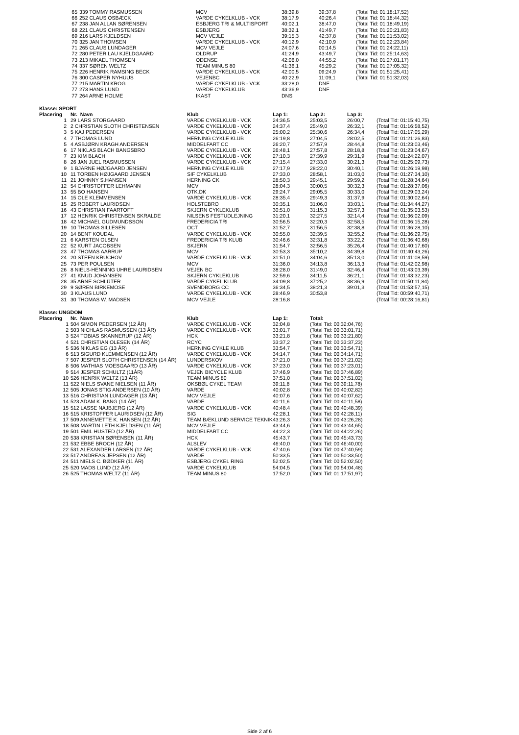| 65 | 339 TOMMY RASMUSSEN | MCV | 38:39,8 | 39:37,8 | (Total Tid: 01:18:17,52) |
| 66 | 252 CLAUS OSBÆCK | VARDE CYKELKLUB - VCK | 38:17,9 | 40:26,4 | (Total Tid: 01:18:44,32) |
| 67 | 238 JAN ALLAN SØRENSEN | ESBJERG TRI & MULTISPORT | 40:02,1 | 38:47,0 | (Total Tid: 01:18:49,19) |
| 68 | 221 CLAUS CHRISTENSEN | ESBJERG | 38:32,1 | 41:49,7 | (Total Tid: 01:20:21,83) |
| 69 | 216 LARS KJELDSEN | MCV VEJLE | 39:15,3 | 42:37,8 | (Total Tid: 01:21:53,02) |
| 70 | 325 JAN THOMSEN | VARDE CYKELKLUB - VCK | 40:12,9 | 42:10,9 | (Total Tid: 01:22:23,84) |
| 71 | 265 CLAUS LUNDAGER | MCV VEJLE | 24:07,6 | 00:14,5 | (Total Tid: 01:24:22,11) |
| 72 | 280 PETER LAU KJELDGAARD | OLDRUP | 41:24,9 | 43:49,7 | (Total Tid: 01:25:14,63) |
| 73 | 213 MIKAEL THOMSEN | ODENSE | 42:06,0 | 44:55,2 | (Total Tid: 01:27:01,17) |
| 74 | 337 SØREN WELTZ | TEAM MINUS 80 | 41:36,1 | 45:29,2 | (Total Tid: 01:27:05,32) |
| 75 | 226 HENRIK RAMSING BECK | VARDE CYKELKLUB - VCK | 42:00,5 | 09:24,9 | (Total Tid: 01:51:25,41) |
| 76 | 300 CASPER NYHUUS | VEJENBC | 40:22,9 | 11:09,1 | (Total Tid: 01:51:32,03) |
| 77 | 215 MARTIN KROG | VARDE CYKELKLUB - VCK | 33:28,0 | DNF | |
| 77 | 273 HANS LUND | VARDE CYKELKLUB | 43:36,9 | DNF | |
| 77 | 264 ARNE HOLME | IKAST | DNS | | |
Klasse: SPORT
| Placering | Nr. Navn | Klub | Lap 1: | Lap 2: | Lap 3: | |
| --- | --- | --- | --- | --- | --- | --- |
| 1 | 29 LARS STORGAARD | VARDE CYKELKLUB - VCK | 24:36,5 | 25:03,5 | 26:00,7 | (Total Tid: 01:15:40,75) |
| 2 | 2 CHRISTIAN SLOTH CHRISTENSEN | VARDE CYKELKLUB - VCK | 24:37,4 | 25:49,0 | 26:32,1 | (Total Tid: 01:16:58,52) |
| 3 | 5 KAJ PEDERSEN | VARDE CYKELKLUB - VCK | 25:00,2 | 25:30,6 | 26:34,4 | (Total Tid: 01:17:05,29) |
| 4 | 7 THOMAS LUND | HERNING CYKLE KLUB | 26:19,8 | 27:04,5 | 28:02,5 | (Total Tid: 01:21:26,83) |
| 5 | 4 ASBJØRN KRAGH ANDERSEN | MIDDELFART CC | 26:20,7 | 27:57,9 | 28:44,8 | (Total Tid: 01:23:03,46) |
| 6 | 17 NIKLAS BLACH BANGSBRO | VARDE CYKELKLUB - VCK | 26:48,1 | 27:57,8 | 28:18,8 | (Total Tid: 01:23:04,67) |
| 7 | 23 KIM BLACH | VARDE CYKELKLUB - VCK | 27:10,3 | 27:39,9 | 29:31,9 | (Total Tid: 01:24:22,07) |
| 8 | 26 JAN JUEL RASMUSSEN | VARDE CYKELKLUB - VCK | 27:15,4 | 27:33,0 | 30:21,3 | (Total Tid: 01:25:09,73) |
| 9 | 1 BJARNE HØJGAARD JENSEN | HERNING CYKLE KLUB | 27:17,9 | 28:22,0 | 30:40,1 | (Total Tid: 01:26:19,98) |
| 10 | 11 TORBEN HØJGAARD JENSEN | SIF CYKELKLUB | 27:33,0 | 28:58,1 | 31:03,0 | (Total Tid: 01:27:34,10) |
| 11 | 21 JOHNNY S.HANSEN | HERNING CK | 28:50,3 | 29:45,1 | 29:59,2 | (Total Tid: 01:28:34,64) |
| 12 | 54 CHRISTOFFER LEHMANN | MCV | 28:04,3 | 30:00,5 | 30:32,3 | (Total Tid: 01:28:37,06) |
| 13 | 55 BO HANSEN | OTK.DK | 29:24,7 | 29:05,5 | 30:33,0 | (Total Tid: 01:29:03,24) |
| 14 | 15 OLE KLEMMENSEN | VARDE CYKELKLUB - VCK | 28:35,4 | 29:49,3 | 31:37,9 | (Total Tid: 01:30:02,64) |
| 15 | 25 ROBERT LAURIDSEN | HOLSTEBRO | 30:35,1 | 31:06,0 | 33:03,1 | (Total Tid: 01:34:44,27) |
| 16 | 43 CHRISTIAN FAARTOFT | SKJERN CYKLEKLUB | 30:51,0 | 31:15,3 | 32:57,3 | (Total Tid: 01:35:03,53) |
| 17 | 12 HENRIK CHRISTENSEN SKRALDE | NILSENS FESTUDLEJNING | 31:20,1 | 32:27,5 | 32:14,4 | (Total Tid: 01:36:02,09) |
| 18 | 42 MICHAEL GUDMUNDSSON | FREDERICIA TRI | 30:56,5 | 32:20,3 | 32:58,5 | (Total Tid: 01:36:15,28) |
| 19 | 10 THOMAS SILLESEN | OCT | 31:52,7 | 31:56,5 | 32:38,8 | (Total Tid: 01:36:28,10) |
| 20 | 14 BENT KOUDAL | VARDE CYKELKLUB - VCK | 30:55,0 | 32:39,5 | 32:55,2 | (Total Tid: 01:36:29,75) |
| 21 | 6 KARSTEN OLSEN | FREDERICIA TRI KLUB | 30:46,6 | 32:31,8 | 33:22,2 | (Total Tid: 01:36:40,68) |
| 22 | 52 KURT JACOBSEN | SKJERN | 31:54,7 | 32:56,5 | 35:26,4 | (Total Tid: 01:40:17,60) |
| 23 | 47 THOMAS AARRUP | MCV | 30:53,3 | 35:10,2 | 34:39,8 | (Total Tid: 01:40:43,26) |
| 24 | 20 STEEN KRUCHOV | VARDE CYKELKLUB - VCK | 31:51,0 | 34:04,6 | 35:13,0 | (Total Tid: 01:41:08,59) |
| 25 | 73 PER POULSEN | MCV | 31:36,0 | 34:13,8 | 36:13,3 | (Total Tid: 01:42:02,98) |
| 26 | 8 NIELS-HENNING UHRE LAURIDSEN | VEJEN BC | 38:28,0 | 31:49,0 | 32:46,4 | (Total Tid: 01:43:03,39) |
| 27 | 41 KNUD JOHANSEN | SKJERN CYKLEKLUB | 32:59,6 | 34:11,5 | 36:21,1 | (Total Tid: 01:43:32,23) |
| 28 | 35 ARNE SCHLÜTER | VARDE CYKEL KLUB | 34:09,8 | 37:25,2 | 38:36,9 | (Total Tid: 01:50:11,84) |
| 29 | 9 SØREN BIRKEMOSE | SVENDBORG CC | 36:34,5 | 38:21,3 | 39:01,3 | (Total Tid: 01:53:57,15) |
| 30 | 3 KLAUS LUND | VARDE CYKELKLUB - VCK | 28:46,9 | 30:53,8 | | (Total Tid: 00:59:40,71) |
| 31 | 30 THOMAS W. MADSEN | MCV VEJLE | 28:16,8 | | | (Total Tid: 00:28:16,81) |
Klasse: UNGDOM
| Placering | Nr. Navn | Klub | Lap 1: | Total: |
| --- | --- | --- | --- | --- |
| 1 | 504 SIMON PEDERSEN (12 ÅR) | VARDE CYKELKLUB - VCK | 32:04,8 | (Total Tid: 00:32:04,76) |
| 2 | 503 NICHLAS RASMUSSEN (13 ÅR) | VARDE CYKELKLUB - VCK | 33:01,7 | (Total Tid: 00:33:01,71) |
| 3 | 524 TOBIAS SKANNERUP (12 ÅR) | HCK | 33:21,8 | (Total Tid: 00:33:21,80) |
| 4 | 521 CHRISTIAN OLESEN (14 ÅR) | RCYC | 33:37,2 | (Total Tid: 00:33:37,23) |
| 5 | 536 NIKLAS EG (13 ÅR) | HERNING CYKLE KLUB | 33:54,7 | (Total Tid: 00:33:54,71) |
| 6 | 513 SIGURD KLEMMENSEN (12 ÅR) | VARDE CYKELKLUB - VCK | 34:14,7 | (Total Tid: 00:34:14,71) |
| 7 | 507 JESPER SLOTH CHRISTENSEN (14 ÅR) | LUNDERSKOV | 37:21,0 | (Total Tid: 00:37:21,02) |
| 8 | 506 MATHIAS MOESGAARD (13 ÅR) | VARDE CYKELKLUB - VCK | 37:23,0 | (Total Tid: 00:37:23,01) |
| 9 | 514 JESPER SCHULTZ (11ÅR) | VEJEN BICYCLE KLUB | 37:46,9 | (Total Tid: 00:37:46,89) |
| 10 | 526 HENRIK WELTZ (13 ÅR) | TEAM MINUS 80 | 37:51,0 | (Total Tid: 00:37:51,02) |
| 11 | 522 NIELS SVANE NIELSEN (11 ÅR) | OKSBØL CYKEL TEAM | 39:11,8 | (Total Tid: 00:39:11,78) |
| 12 | 505 JONAS STIG ANDERSEN (10 ÅR) | VARDE | 40:02,8 | (Total Tid: 00:40:02,82) |
| 13 | 516 CHRISTIAN LUNDAGER (13 ÅR) | MCV VEJLE | 40:07,6 | (Total Tid: 00:40:07,62) |
| 14 | 523 ADAM K. BANG (14 ÅR) | VARDE | 40:11,6 | (Total Tid: 00:40:11,58) |
| 15 | 512 LASSE NAJBJERG (12 ÅR) | VARDE CYKELKLUB - VCK | 40:48,4 | (Total Tid: 00:40:48,39) |
| 16 | 515 KRISTOFFER LAURIDSEN (12 ÅR) | SIG | 42:28,1 | (Total Tid: 00:42:28,11) |
| 17 | 509 ANNEMETTE K. HANSEN (12 ÅR) | TEAM BÆKLUND SERVICE TEKNIK | 43:26,3 | (Total Tid: 00:43:26,28) |
| 18 | 508 MARTIN LETH KJELDSEN (11 ÅR) | MCV VEJLE | 43:44,6 | (Total Tid: 00:43:44,65) |
| 19 | 501 EMIL HUSTED (12 ÅR) | MIDDELFART CC | 44:22,3 | (Total Tid: 00:44:22,26) |
| 20 | 538 KRISTIAN SØRENSEN (11 ÅR) | HCK | 45:43,7 | (Total Tid: 00:45:43,73) |
| 21 | 532 EBBE BROCH (12 ÅR) | ALSLEV | 46:40,0 | (Total Tid: 00:46:40,00) |
| 22 | 531 ALEXANDER LARSEN (12 ÅR) | VARDE CYKELKLUB - VCK | 47:40,6 | (Total Tid: 00:47:40,59) |
| 23 | 517 ANDREAS JEPSEN (12 ÅR) | VARDE | 50:33,5 | (Total Tid: 00:50:33,50) |
| 24 | 511 NIELS C. BØDKER (11 ÅR) | ESBJERG CYKEL RING | 52:02,5 | (Total Tid: 00:52:02,50) |
| 25 | 520 MADS LUND (12 ÅR) | VARDE CYKELKLUB | 54:04,5 | (Total Tid: 00:54:04,48) |
| 26 | 525 THOMAS WELTZ (11 ÅR) | TEAM MINUS 80 | 17:52,0 | (Total Tid: 01:17:51,97) |
Side 2 af 6